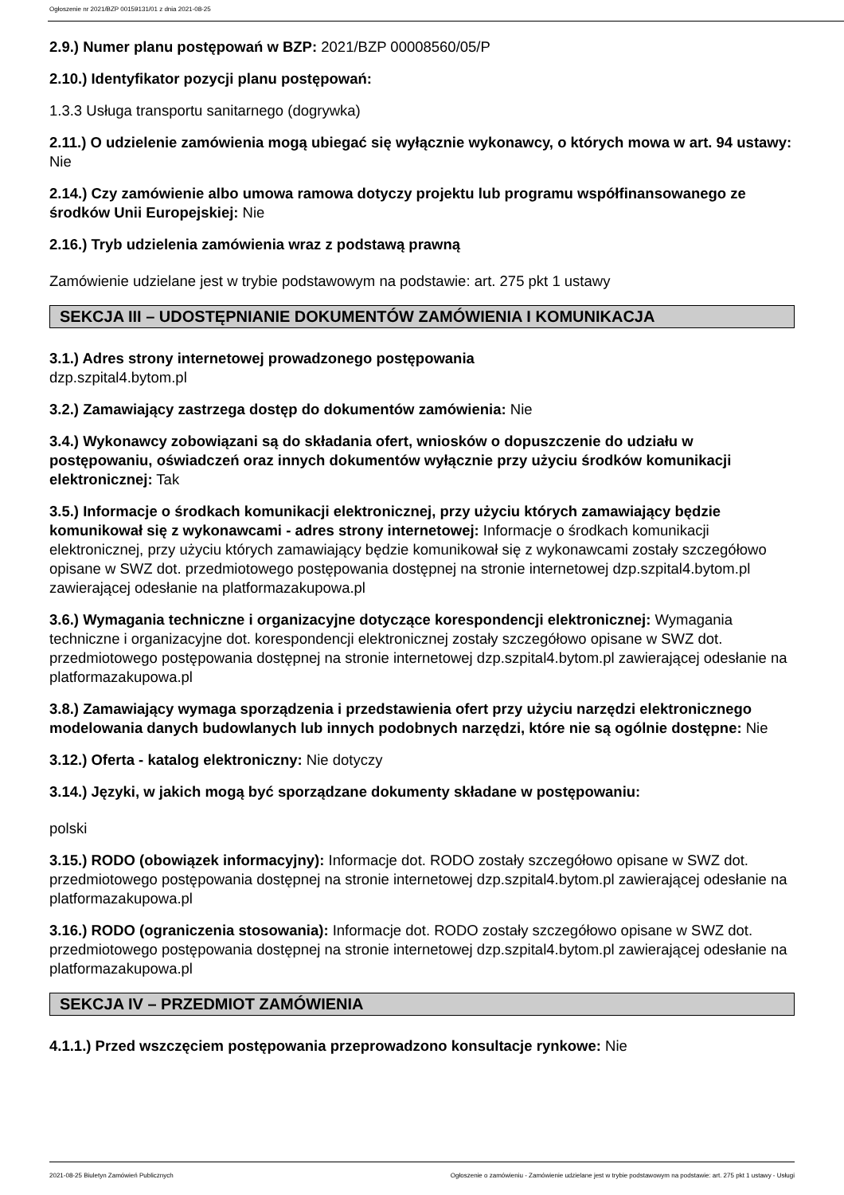Ogłoszenie nr 2021/BZP 00159131/01 z dnia 2021-08-25
2.9.) Numer planu postępowań w BZP: 2021/BZP 00008560/05/P
2.10.) Identyfikator pozycji planu postępowań:
1.3.3 Usługa transportu sanitarnego (dogrywka)
2.11.) O udzielenie zamówienia mogą ubiegać się wyłącznie wykonawcy, o których mowa w art. 94 ustawy: Nie
2.14.) Czy zamówienie albo umowa ramowa dotyczy projektu lub programu współfinansowanego ze środków Unii Europejskiej: Nie
2.16.) Tryb udzielenia zamówienia wraz z podstawą prawną
Zamówienie udzielane jest w trybie podstawowym na podstawie: art. 275 pkt 1 ustawy
SEKCJA III – UDOSTĘPNIANIE DOKUMENTÓW ZAMÓWIENIA I KOMUNIKACJA
3.1.) Adres strony internetowej prowadzonego postępowania
dzp.szpital4.bytom.pl
3.2.) Zamawiający zastrzega dostęp do dokumentów zamówienia: Nie
3.4.) Wykonawcy zobowiązani są do składania ofert, wniosków o dopuszczenie do udziału w postępowaniu, oświadczeń oraz innych dokumentów wyłącznie przy użyciu środków komunikacji elektronicznej: Tak
3.5.) Informacje o środkach komunikacji elektronicznej, przy użyciu których zamawiający będzie komunikował się z wykonawcami - adres strony internetowej: Informacje o środkach komunikacji elektronicznej, przy użyciu których zamawiający będzie komunikował się z wykonawcami zostały szczegółowo opisane w SWZ dot. przedmiotowego postępowania dostępnej na stronie internetowej dzp.szpital4.bytom.pl zawierającej odesłanie na platformazakupowa.pl
3.6.) Wymagania techniczne i organizacyjne dotyczące korespondencji elektronicznej: Wymagania techniczne i organizacyjne dot. korespondencji elektronicznej zostały szczegółowo opisane w SWZ dot. przedmiotowego postępowania dostępnej na stronie internetowej dzp.szpital4.bytom.pl zawierającej odesłanie na platformazakupowa.pl
3.8.) Zamawiający wymaga sporządzenia i przedstawienia ofert przy użyciu narzędzi elektronicznego modelowania danych budowlanych lub innych podobnych narzędzi, które nie są ogólnie dostępne: Nie
3.12.) Oferta - katalog elektroniczny: Nie dotyczy
3.14.) Języki, w jakich mogą być sporządzane dokumenty składane w postępowaniu:
polski
3.15.) RODO (obowiązek informacyjny): Informacje dot. RODO zostały szczegółowo opisane w SWZ dot. przedmiotowego postępowania dostępnej na stronie internetowej dzp.szpital4.bytom.pl zawierającej odesłanie na platformazakupowa.pl
3.16.) RODO (ograniczenia stosowania): Informacje dot. RODO zostały szczegółowo opisane w SWZ dot. przedmiotowego postępowania dostępnej na stronie internetowej dzp.szpital4.bytom.pl zawierającej odesłanie na platformazakupowa.pl
SEKCJA IV – PRZEDMIOT ZAMÓWIENIA
4.1.1.) Przed wszczęciem postępowania przeprowadzono konsultacje rynkowe: Nie
2021-08-25 Biuletyn Zamówień Publicznych Ogłoszenie o zamówieniu - Zamówienie udzielane jest w trybie podstawowym na podstawie: art. 275 pkt 1 ustawy - Usługi